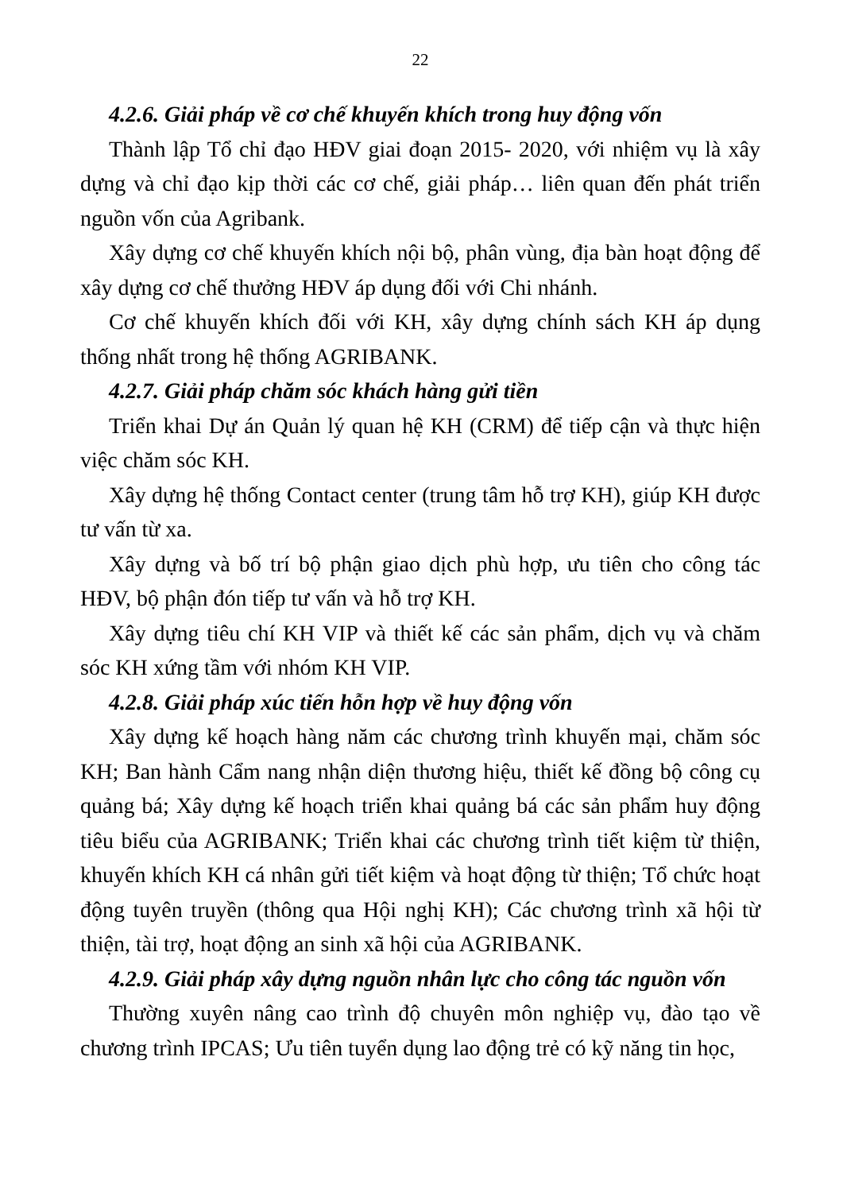22
4.2.6. Giải pháp về cơ chế khuyến khích trong huy động vốn
Thành lập Tổ chỉ đạo HĐV giai đoạn 2015- 2020, với nhiệm vụ là xây dựng và chỉ đạo kịp thời các cơ chế, giải pháp… liên quan đến phát triển nguồn vốn của Agribank.
Xây dựng cơ chế khuyến khích nội bộ, phân vùng, địa bàn hoạt động để xây dựng cơ chế thưởng HĐV áp dụng đối với Chi nhánh.
Cơ chế khuyến khích đối với KH, xây dựng chính sách KH áp dụng thống nhất trong hệ thống AGRIBANK.
4.2.7. Giải pháp chăm sóc khách hàng gửi tiền
Triển khai Dự án Quản lý quan hệ KH (CRM) để tiếp cận và thực hiện việc chăm sóc KH.
Xây dựng hệ thống Contact center (trung tâm hỗ trợ KH), giúp KH được tư vấn từ xa.
Xây dựng và bố trí bộ phận giao dịch phù hợp, ưu tiên cho công tác HĐV, bộ phận đón tiếp tư vấn và hỗ trợ KH.
Xây dựng tiêu chí KH VIP và thiết kế các sản phẩm, dịch vụ và chăm sóc KH xứng tầm với nhóm KH VIP.
4.2.8. Giải pháp xúc tiến hỗn hợp về huy động vốn
Xây dựng kế hoạch hàng năm các chương trình khuyến mại, chăm sóc KH; Ban hành Cẩm nang nhận diện thương hiệu, thiết kế đồng bộ công cụ quảng bá; Xây dựng kế hoạch triển khai quảng bá các sản phẩm huy động tiêu biểu của AGRIBANK; Triển khai các chương trình tiết kiệm từ thiện, khuyến khích KH cá nhân gửi tiết kiệm và hoạt động từ thiện; Tổ chức hoạt động tuyên truyền (thông qua Hội nghị KH); Các chương trình xã hội từ thiện, tài trợ, hoạt động an sinh xã hội của AGRIBANK.
4.2.9. Giải pháp xây dựng nguồn nhân lực cho công tác nguồn vốn
Thường xuyên nâng cao trình độ chuyên môn nghiệp vụ, đào tạo về chương trình IPCAS; Ưu tiên tuyển dụng lao động trẻ có kỹ năng tin học,